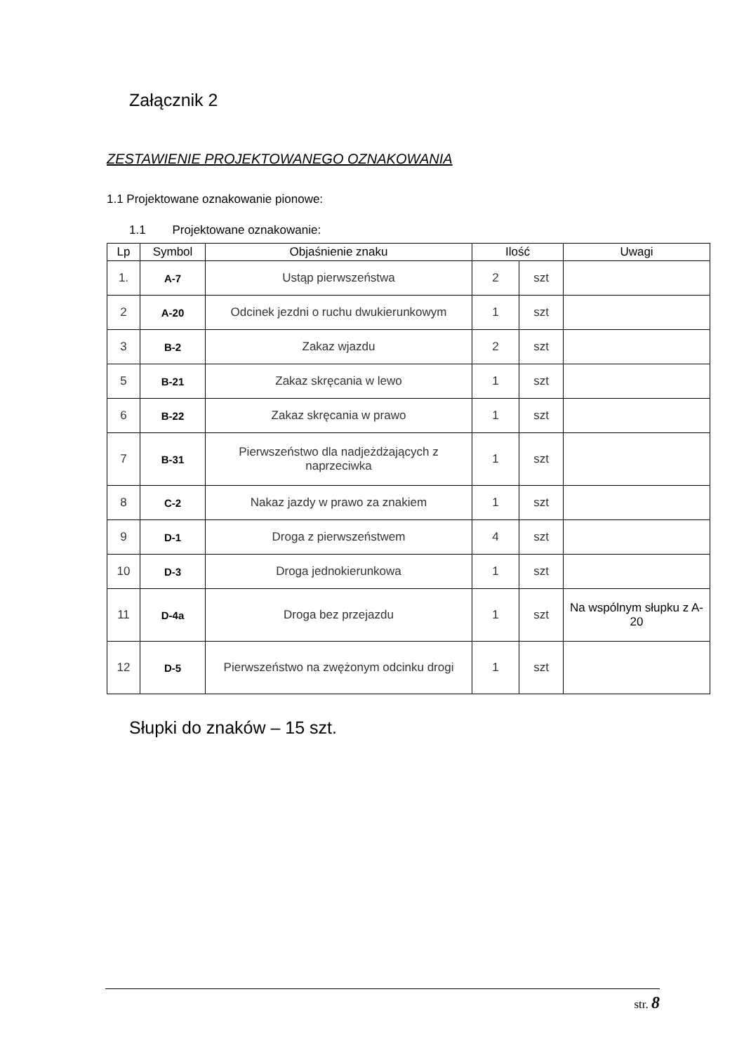Załącznik 2
ZESTAWIENIE PROJEKTOWANEGO OZNAKOWANIA
1.1 Projektowane oznakowanie pionowe:
1.1 Projektowane oznakowanie:
| Lp | Symbol | Objaśnienie znaku | Ilość | | Uwagi |
| --- | --- | --- | --- | --- | --- |
| 1. | A-7 | Ustąp pierwszeństwa | 2 | szt | |
| 2 | A-20 | Odcinek jezdni o ruchu dwukierunkowym | 1 | szt | |
| 3 | B-2 | Zakaz wjazdu | 2 | szt | |
| 5 | B-21 | Zakaz skręcania w lewo | 1 | szt | |
| 6 | B-22 | Zakaz skręcania w prawo | 1 | szt | |
| 7 | B-31 | Pierwszeństwo dla nadjeżdżających z naprzeciwka | 1 | szt | |
| 8 | C-2 | Nakaz jazdy w prawo za znakiem | 1 | szt | |
| 9 | D-1 | Droga z pierwszeństwem | 4 | szt | |
| 10 | D-3 | Droga jednokierunkowa | 1 | szt | |
| 11 | D-4a | Droga bez przejazdu | 1 | szt | Na wspólnym słupku z A-20 |
| 12 | D-5 | Pierwszeństwo na zwężonym odcinku drogi | 1 | szt | |
Słupki do znaków – 15 szt.
str. 8